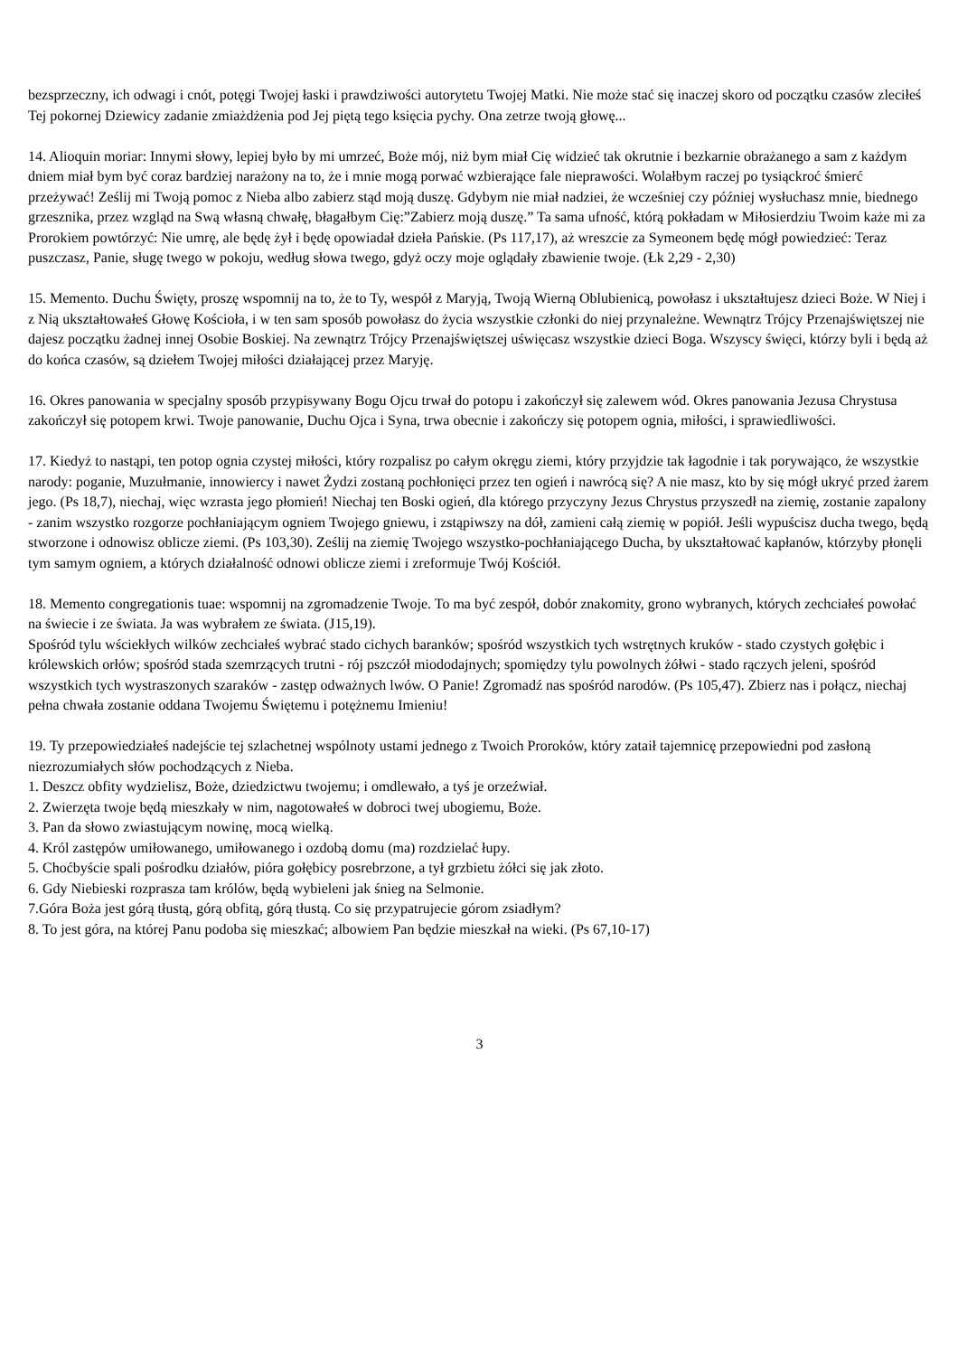bezsprzeczny, ich odwagi i cnót, potęgi Twojej łaski i prawdziwości autorytetu Twojej Matki. Nie może stać się inaczej skoro od początku czasów zleciłeś Tej pokornej Dziewicy zadanie zmiażdżenia pod Jej piętą tego księcia pychy. Ona zetrze twoją głowę...
14. Alioquin moriar: Innymi słowy, lepiej było by mi umrzeć, Boże mój, niż bym miał Cię widzieć tak okrutnie i bezkarnie obrażanego a sam z każdym dniem miał bym być coraz bardziej narażony na to, że i mnie mogą porwać wzbierające fale nieprawości. Wolałbym raczej po tysiąckroć śmierć przeżywać! Ześlij mi Twoją pomoc z Nieba albo zabierz stąd moją duszę. Gdybym nie miał nadziei, że wcześniej czy później wysłuchasz mnie, biednego grzesznika, przez wzgląd na Swą własną chwałę, błagałbym Cię:”Zabierz moją duszę.” Ta sama ufność, którą pokładam w Miłosierdziu Twoim każe mi za Prorokiem powtórzyć: Nie umrę, ale będę żył i będę opowiadał dzieła Pańskie. (Ps 117,17), aż wreszcie za Symeonem będę mógł powiedzieć: Teraz puszczasz, Panie, sługę twego w pokoju, według słowa twego, gdyż oczy moje oglądały zbawienie twoje. (Łk 2,29 - 2,30)
15. Memento. Duchu Święty, proszę wspomnij na to, że to Ty, wespół z Maryją, Twoją Wierną Oblubienicą, powołasz i ukształtujesz dzieci Boże. W Niej i z Nią ukształtowałeś Głowę Kościoła, i w ten sam sposób powołasz do życia wszystkie członki do niej przynależne. Wewnątrz Trójcy Przenajświętszej nie dajesz początku żadnej innej Osobie Boskiej. Na zewnątrz Trójcy Przenajświętszej uświęcasz wszystkie dzieci Boga. Wszyscy święci, którzy byli i będą aż do końca czasów, są dziełem Twojej miłości działającej przez Maryję.
16. Okres panowania w specjalny sposób przypisywany Bogu Ojcu trwał do potopu i zakończył się zalewem wód. Okres panowania Jezusa Chrystusa zakończył się potopem krwi. Twoje panowanie, Duchu Ojca i Syna, trwa obecnie i zakończy się potopem ognia, miłości, i sprawiedliwości.
17. Kiedyż to nastąpi, ten potop ognia czystej miłości, który rozpalisz po całym okręgu ziemi, który przyjdzie tak łagodnie i tak porywająco, że wszystkie narody: poganie, Muzułmanie, innowiercy i nawet Żydzi zostaną pochłonięci przez ten ogień i nawrócą się? A nie masz, kto by się mógł ukryć przed żarem jego. (Ps 18,7), niechaj, więc wzrasta jego płomień! Niechaj ten Boski ogień, dla którego przyczyny Jezus Chrystus przyszedł na ziemię, zostanie zapalony - zanim wszystko rozgorze pochłaniającym ogniem Twojego gniewu, i zstąpiwszy na dół, zamieni całą ziemię w popiół. Jeśli wypuścisz ducha twego, będą stworzone i odnowisz oblicze ziemi. (Ps 103,30). Ześlij na ziemię Twojego wszystko-pochłaniającego Ducha, by ukształtować kapłanów, którzyby płonęli tym samym ogniem, a których działalność odnowi oblicze ziemi i zreformuje Twój Kościół.
18. Memento congregationis tuae: wspomnij na zgromadzenie Twoje. To ma być zespół, dobór znakomity, grono wybranych, których zechciałeś powołać na świecie i ze świata. Ja was wybrałem ze świata. (J15,19).
Spośród tylu wściekłych wilków zechciałeś wybrać stado cichych baranków; spośród wszystkich tych wstrętnych kruków - stado czystych gołębic i królewskich orłów; spośród stada szemrzących trutni - rój pszczół miododajnych; spomiędzy tylu powolnych żółwi - stado rączych jeleni, spośród wszystkich tych wystraszonych szaraków - zastęp odważnych lwów. O Panie! Zgromadź nas spośród narodów. (Ps 105,47). Zbierz nas i połącz, niechaj pełna chwała zostanie oddana Twojemu Świętemu i potężnemu Imieniu!
19. Ty przepowiedziałeś nadejście tej szlachetnej wspólnoty ustami jednego z Twoich Proroków, który zataił tajemnicę przepowiedni pod zasłoną niezrozumiałych słów pochodzących z Nieba.
1. Deszcz obfity wydzielisz, Boże, dziedzictwu twojemu; i omdlewało, a tyś je orzeźwiał.
2. Zwierzęta twoje będą mieszkały w nim, nagotowałeś w dobroci twej ubogiemu, Boże.
3. Pan da słowo zwiastującym nowinę, mocą wielką.
4. Król zastępów umiłowanego, umiłowanego i ozdobą domu (ma) rozdzielać łupy.
5. Choćbyście spali pośrodku działów, pióra gołębicy posrebrzone, a tył grzbietu żółci się jak złoto.
6. Gdy Niebieski rozprasza tam królów, będą wybieleni jak śnieg na Selmonie.
7.Góra Boża jest górą tłustą, górą obfitą, górą tłustą. Co się przypatrujecie górom zsiadłym?
8. To jest góra, na której Panu podoba się mieszkać; albowiem Pan będzie mieszkał na wieki. (Ps 67,10-17)
3